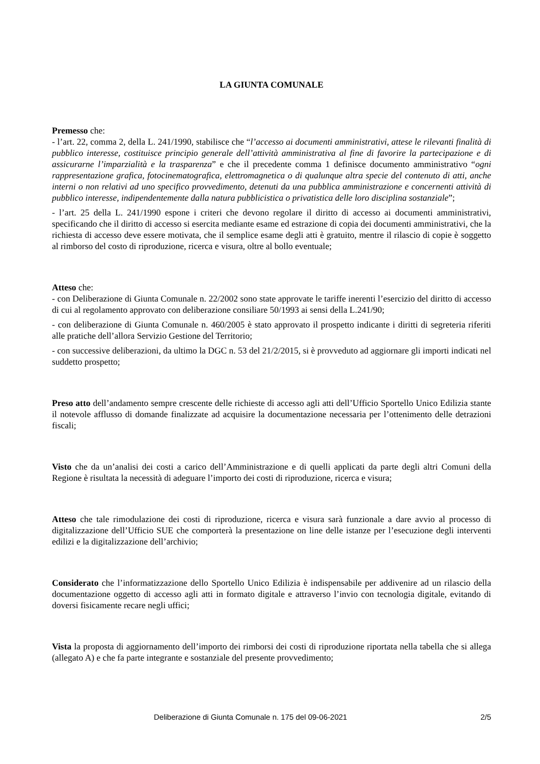LA GIUNTA COMUNALE
Premesso che:
- l’art. 22, comma 2, della L. 241/1990, stabilisce che “l’accesso ai documenti amministrativi, attese le rilevanti finalità di pubblico interesse, costituisce principio generale dell’attività amministrativa al fine di favorire la partecipazione e di assicurarne l’imparzialità e la trasparenza” e che il precedente comma 1 definisce documento amministrativo “ogni rappresentazione grafica, fotocinematografica, elettromagnetica o di qualunque altra specie del contenuto di atti, anche interni o non relativi ad uno specifico provvedimento, detenuti da una pubblica amministrazione e concernenti attività di pubblico interesse, indipendentemente dalla natura pubblicistica o privatistica delle loro disciplina sostanziale”;
- l’art. 25 della L. 241/1990 espone i criteri che devono regolare il diritto di accesso ai documenti amministrativi, specificando che il diritto di accesso si esercita mediante esame ed estrazione di copia dei documenti amministrativi, che la richiesta di accesso deve essere motivata, che il semplice esame degli atti è gratuito, mentre il rilascio di copie è soggetto al rimborso del costo di riproduzione, ricerca e visura, oltre al bollo eventuale;
Atteso che:
- con Deliberazione di Giunta Comunale n. 22/2002 sono state approvate le tariffe inerenti l’esercizio del diritto di accesso di cui al regolamento approvato con deliberazione consiliare 50/1993 ai sensi della L.241/90;
- con deliberazione di Giunta Comunale n. 460/2005 è stato approvato il prospetto indicante i diritti di segreteria riferiti alle pratiche dell’allora Servizio Gestione del Territorio;
- con successive deliberazioni, da ultimo la DGC n. 53 del 21/2/2015, si è provveduto ad aggiornare gli importi indicati nel suddetto prospetto;
Preso atto dell’andamento sempre crescente delle richieste di accesso agli atti dell’Ufficio Sportello Unico Edilizia stante il notevole afflusso di domande finalizzate ad acquisire la documentazione necessaria per l’ottenimento delle detrazioni fiscali;
Visto che da un’analisi dei costi a carico dell’Amministrazione e di quelli applicati da parte degli altri Comuni della Regione è risultata la necessità di adeguare l’importo dei costi di riproduzione, ricerca e visura;
Atteso che tale rimodulazione dei costi di riproduzione, ricerca e visura sarà funzionale a dare avvio al processo di digitalizzazione dell’Ufficio SUE che comporterà la presentazione on line delle istanze per l’esecuzione degli interventi edilizi e la digitalizzazione dell’archivio;
Considerato che l’informatizzazione dello Sportello Unico Edilizia è indispensabile per addivenire ad un rilascio della documentazione oggetto di accesso agli atti in formato digitale e attraverso l’invio con tecnologia digitale, evitando di doversi fisicamente recare negli uffici;
Vista la proposta di aggiornamento dell’importo dei rimborsi dei costi di riproduzione riportata nella tabella che si allega (allegato A) e che fa parte integrante e sostanziale del presente provvedimento;
Deliberazione di Giunta Comunale n. 175 del 09-06-2021 2/5